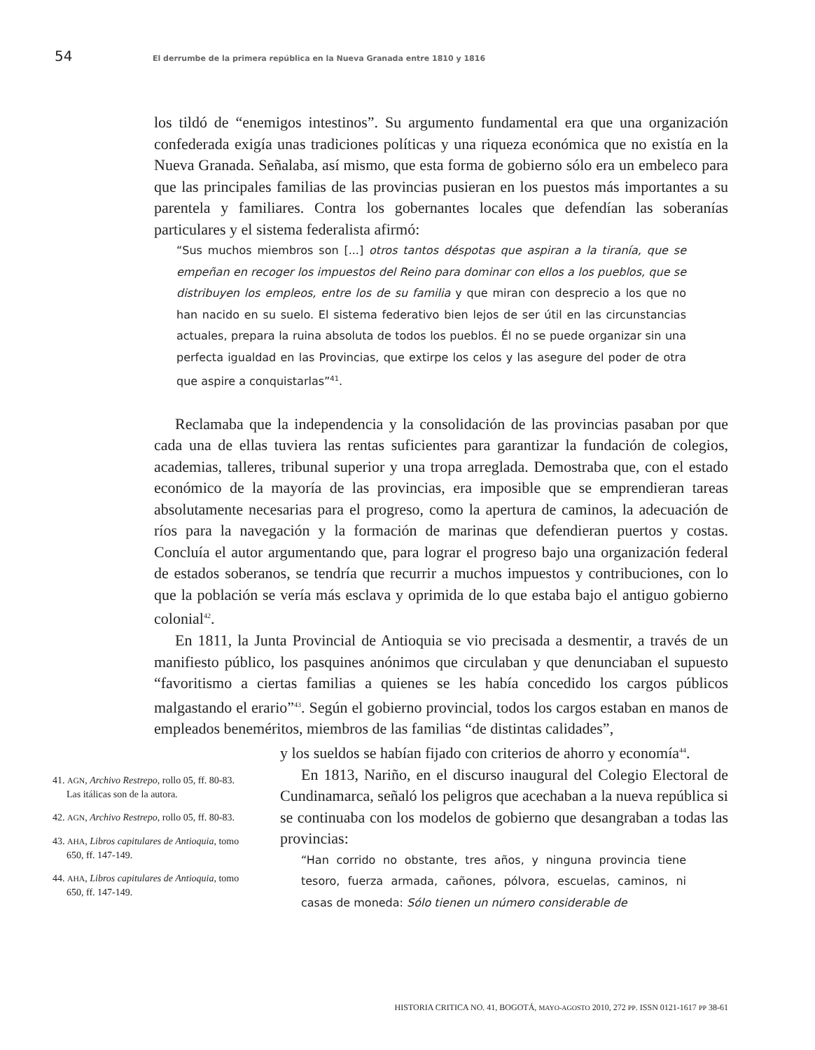54 El derrumbe de la primera república en la Nueva Granada entre 1810 y 1816
los tildó de “enemigos intestinos”. Su argumento fundamental era que una organización confederada exigía unas tradiciones políticas y una riqueza económica que no existía en la Nueva Granada. Señalaba, así mismo, que esta forma de gobierno sólo era un embeleco para que las principales familias de las provincias pusieran en los puestos más importantes a su parentela y familiares. Contra los gobernantes locales que defendían las soberanías particulares y el sistema federalista afirmó:
“Sus muchos miembros son [...] otros tantos déspotas que aspiran a la tiranía, que se empeñan en recoger los impuestos del Reino para dominar con ellos a los pueblos, que se distribuyen los empleos, entre los de su familia y que miran con desprecio a los que no han nacido en su suelo. El sistema federativo bien lejos de ser útil en las circunstancias actuales, prepara la ruina absoluta de todos los pueblos. Él no se puede organizar sin una perfecta igualdad en las Provincias, que extirpe los celos y las asegure del poder de otra que aspire a conquistarlas”<sup>41</sup>.
Reclamaba que la independencia y la consolidación de las provincias pasaban por que cada una de ellas tuviera las rentas suficientes para garantizar la fundación de colegios, academias, talleres, tribunal superior y una tropa arreglada. Demostraba que, con el estado económico de la mayoría de las provincias, era imposible que se emprendieran tareas absolutamente necesarias para el progreso, como la apertura de caminos, la adecuación de ríos para la navegación y la formación de marinas que defendieran puertos y costas. Concluía el autor argumentando que, para lograr el progreso bajo una organización federal de estados soberanos, se tendría que recurrir a muchos impuestos y contribuciones, con lo que la población se vería más esclava y oprimida de lo que estaba bajo el antiguo gobierno colonial<sup>42</sup>.
En 1811, la Junta Provincial de Antioquia se vio precisada a desmentir, a través de un manifiesto público, los pasquines anónimos que circulaban y que denunciaban el supuesto “favoritismo a ciertas familias a quienes se les había concedido los cargos públicos malgastando el erario”<sup>43</sup>. Según el gobierno provincial, todos los cargos estaban en manos de empleados beneméritos, miembros de las familias “de distintas calidades”,
41. AGN, Archivo Restrepo, rollo 05, ff. 80-83. Las itálicas son de la autora.
42. AGN, Archivo Restrepo, rollo 05, ff. 80-83.
43. AHA, Libros capitulares de Antioquia, tomo 650, ff. 147-149.
44. AHA, Libros capitulares de Antioquia, tomo 650, ff. 147-149.
y los sueldos se habían fijado con criterios de ahorro y economía<sup>44</sup>.
En 1813, Nariño, en el discurso inaugural del Colegio Electoral de Cundinamarca, señaló los peligros que acechaban a la nueva república si se continuaba con los modelos de gobierno que desangraban a todas las provincias:
“Han corrido no obstante, tres años, y ninguna provincia tiene tesoro, fuerza armada, cañones, pólvora, escuelas, caminos, ni casas de moneda: Sólo tienen un número considerable de
HISTORIA CRITICA NO. 41, BOGOTÁ, MAYO-AGOSTO 2010, 272 PP. ISSN 0121-1617 PP 38-61